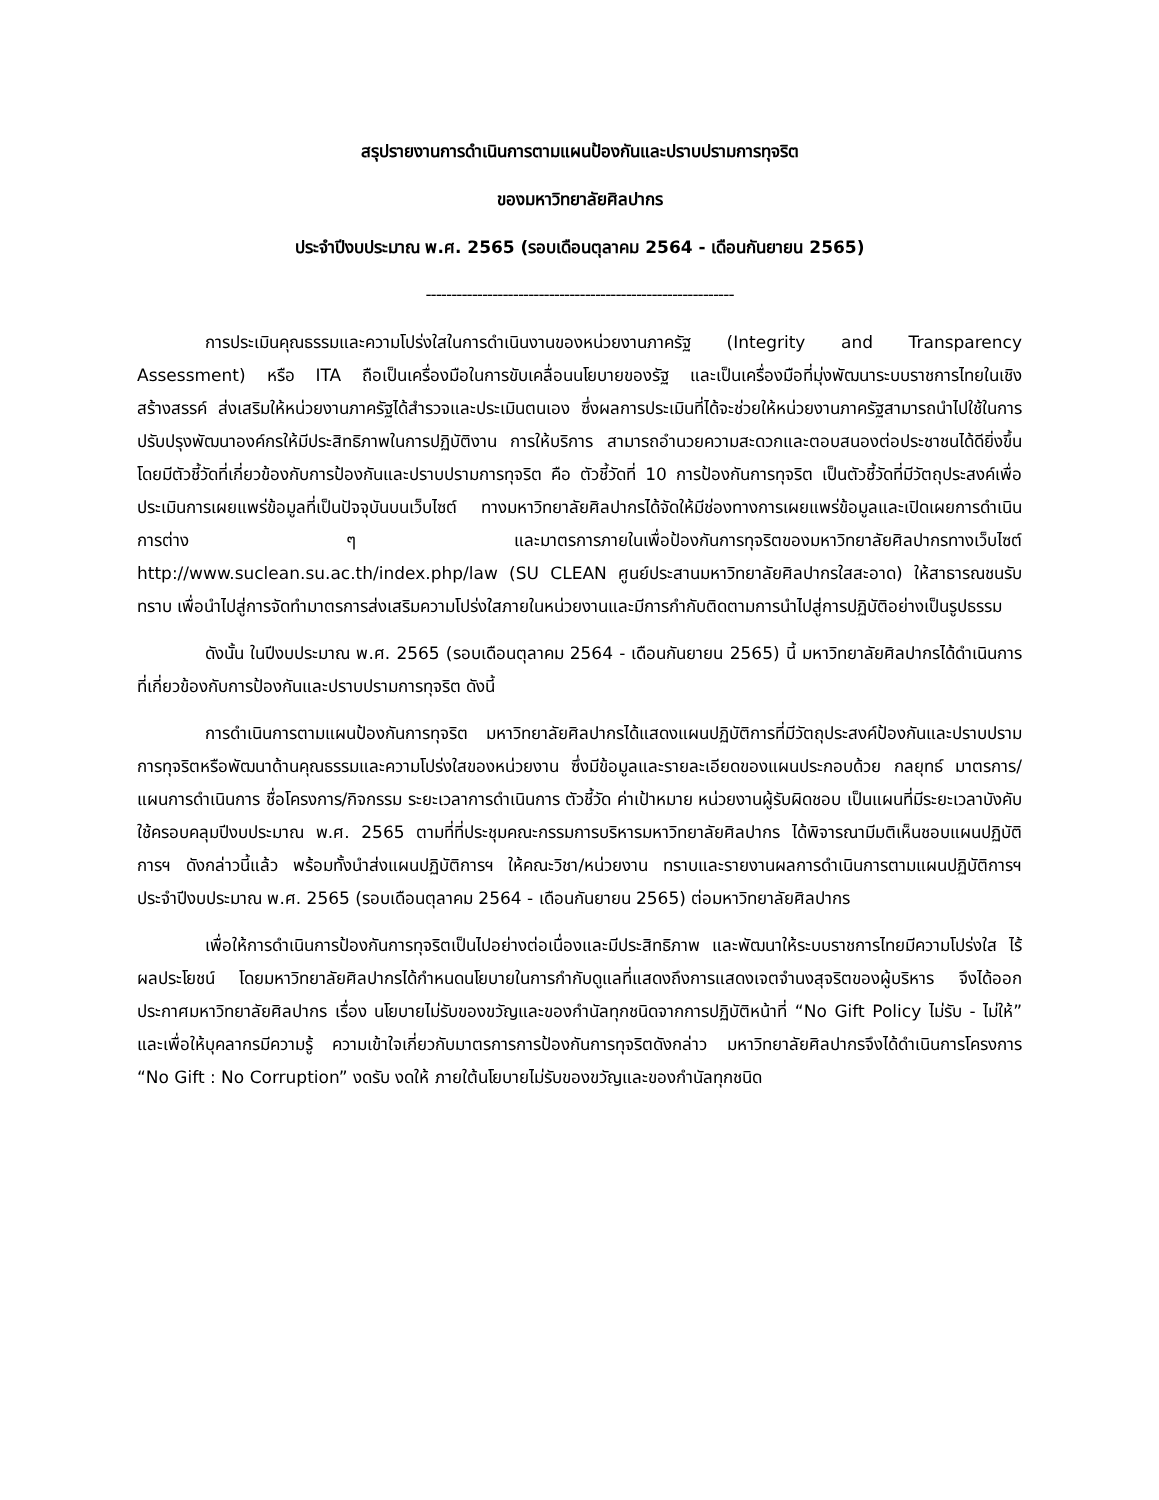สรุปรายงานการดำเนินการตามแผนป้องกันและปราบปรามการทุจริต
ของมหาวิทยาลัยศิลปากร
ประจำปีงบประมาณ พ.ศ. 2565 (รอบเดือนตุลาคม 2564 - เดือนกันยายน 2565)
------------------------------------------------------------
การประเมินคุณธรรมและความโปร่งใสในการดำเนินงานของหน่วยงานภาครัฐ (Integrity and Transparency Assessment) หรือ ITA ถือเป็นเครื่องมือในการขับเคลื่อนนโยบายของรัฐ และเป็นเครื่องมือที่มุ่งพัฒนาระบบราชการไทยในเชิงสร้างสรรค์ ส่งเสริมให้หน่วยงานภาครัฐได้สำรวจและประเมินตนเอง ซึ่งผลการประเมินที่ได้จะช่วยให้หน่วยงานภาครัฐสามารถนำไปใช้ในการปรับปรุงพัฒนาองค์กรให้มีประสิทธิภาพในการปฏิบัติงาน การให้บริการ สามารถอำนวยความสะดวกและตอบสนองต่อประชาชนได้ดียิ่งขึ้น โดยมีตัวชี้วัดที่เกี่ยวข้องกับการป้องกันและปราบปรามการทุจริต คือ ตัวชี้วัดที่ 10 การป้องกันการทุจริต เป็นตัวชี้วัดที่มีวัตถุประสงค์เพื่อประเมินการเผยแพร่ข้อมูลที่เป็นปัจจุบันบนเว็บไซต์ ทางมหาวิทยาลัยศิลปากรได้จัดให้มีช่องทางการเผยแพร่ข้อมูลและเปิดเผยการดำเนินการต่าง ๆ และมาตรการภายในเพื่อป้องกันการทุจริตของมหาวิทยาลัยศิลปากรทางเว็บไซต์ http://www.suclean.su.ac.th/index.php/law (SU CLEAN ศูนย์ประสานมหาวิทยาลัยศิลปากรใสสะอาด) ให้สาธารณชนรับทราบ เพื่อนำไปสู่การจัดทำมาตรการส่งเสริมความโปร่งใสภายในหน่วยงานและมีการกำกับติดตามการนำไปสู่การปฏิบัติอย่างเป็นรูปธรรม
ดังนั้น ในปีงบประมาณ พ.ศ. 2565 (รอบเดือนตุลาคม 2564 - เดือนกันยายน 2565) นี้ มหาวิทยาลัยศิลปากรได้ดำเนินการที่เกี่ยวข้องกับการป้องกันและปราบปรามการทุจริต ดังนี้
การดำเนินการตามแผนป้องกันการทุจริต มหาวิทยาลัยศิลปากรได้แสดงแผนปฏิบัติการที่มีวัตถุประสงค์ป้องกันและปราบปรามการทุจริตหรือพัฒนาด้านคุณธรรมและความโปร่งใสของหน่วยงาน ซึ่งมีข้อมูลและรายละเอียดของแผนประกอบด้วย กลยุทธ์ มาตรการ/แผนการดำเนินการ ชื่อโครงการ/กิจกรรม ระยะเวลาการดำเนินการ ตัวชี้วัด ค่าเป้าหมาย หน่วยงานผู้รับผิดชอบ เป็นแผนที่มีระยะเวลาบังคับใช้ครอบคลุมปีงบประมาณ พ.ศ. 2565 ตามที่ที่ประชุมคณะกรรมการบริหารมหาวิทยาลัยศิลปากร ได้พิจารณามีมติเห็นชอบแผนปฏิบัติการฯ ดังกล่าวนี้แล้ว พร้อมทั้งนำส่งแผนปฏิบัติการฯ ให้คณะวิชา/หน่วยงาน ทราบและรายงานผลการดำเนินการตามแผนปฏิบัติการฯ ประจำปีงบประมาณ พ.ศ. 2565 (รอบเดือนตุลาคม 2564 - เดือนกันยายน 2565) ต่อมหาวิทยาลัยศิลปากร
เพื่อให้การดำเนินการป้องกันการทุจริตเป็นไปอย่างต่อเนื่องและมีประสิทธิภาพ และพัฒนาให้ระบบราชการไทยมีความโปร่งใส ไร้ผลประโยชน์ โดยมหาวิทยาลัยศิลปากรได้กำหนดนโยบายในการกำกับดูแลที่แสดงถึงการแสดงเจตจำนงสุจริตของผู้บริหาร จึงได้ออกประกาศมหาวิทยาลัยศิลปากร เรื่อง นโยบายไม่รับของขวัญและของกำนัลทุกชนิดจากการปฏิบัติหน้าที่ “No Gift Policy ไม่รับ - ไม่ให้” และเพื่อให้บุคลากรมีความรู้ ความเข้าใจเกี่ยวกับมาตรการการป้องกันการทุจริตดังกล่าว มหาวิทยาลัยศิลปากรจึงได้ดำเนินการโครงการ “No Gift : No Corruption” งดรับ งดให้ ภายใต้นโยบายไม่รับของขวัญและของกำนัลทุกชนิด